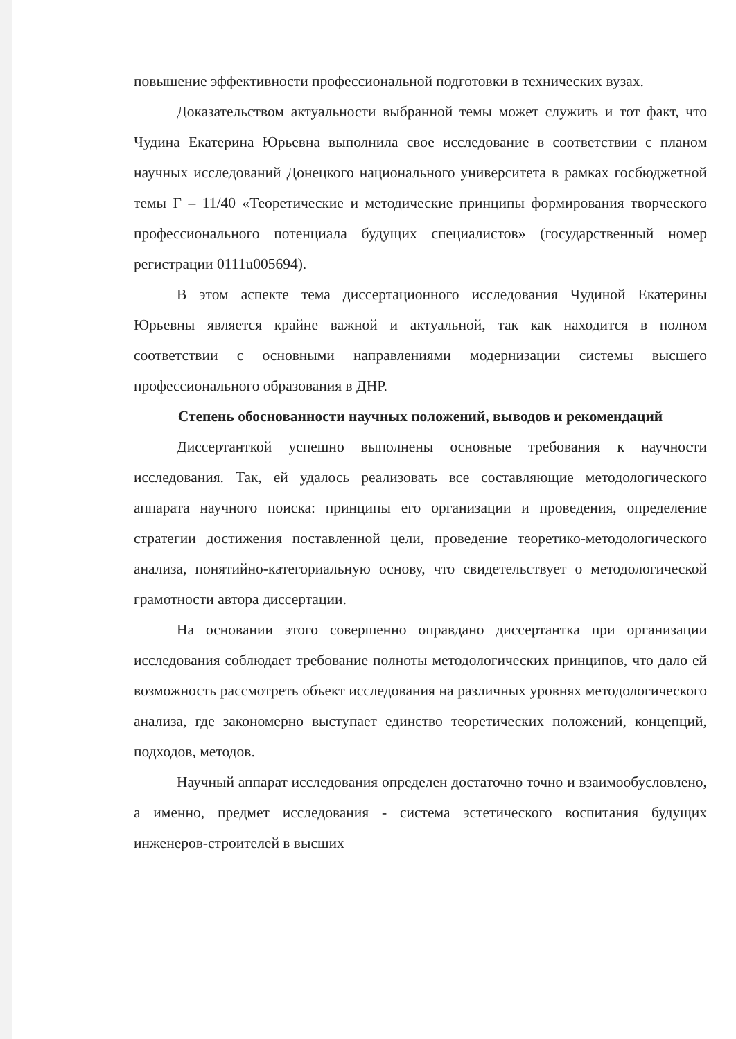повышение эффективности профессиональной подготовки в технических вузах.
Доказательством актуальности выбранной темы может служить и тот факт, что Чудина Екатерина Юрьевна выполнила свое исследование в соответствии с планом научных исследований Донецкого национального университета в рамках госбюджетной темы Г – 11/40 «Теоретические и методические принципы формирования творческого профессионального потенциала будущих специалистов» (государственный номер регистрации 0111u005694).
В этом аспекте тема диссертационного исследования Чудиной Екатерины Юрьевны является крайне важной и актуальной, так как находится в полном соответствии с основными направлениями модернизации системы высшего профессионального образования в ДНР.
Степень обоснованности научных положений, выводов и рекомендаций
Диссертанткой успешно выполнены основные требования к научности исследования. Так, ей удалось реализовать все составляющие методологического аппарата научного поиска: принципы его организации и проведения, определение стратегии достижения поставленной цели, проведение теоретико-методологического анализа, понятийно-категориальную основу, что свидетельствует о методологической грамотности автора диссертации.
На основании этого совершенно оправдано диссертантка при организации исследования соблюдает требование полноты методологических принципов, что дало ей возможность рассмотреть объект исследования на различных уровнях методологического анализа, где закономерно выступает единство теоретических положений, концепций, подходов, методов.
Научный аппарат исследования определен достаточно точно и взаимообусловлено, а именно, предмет исследования - система эстетического воспитания будущих инженеров-строителей в высших